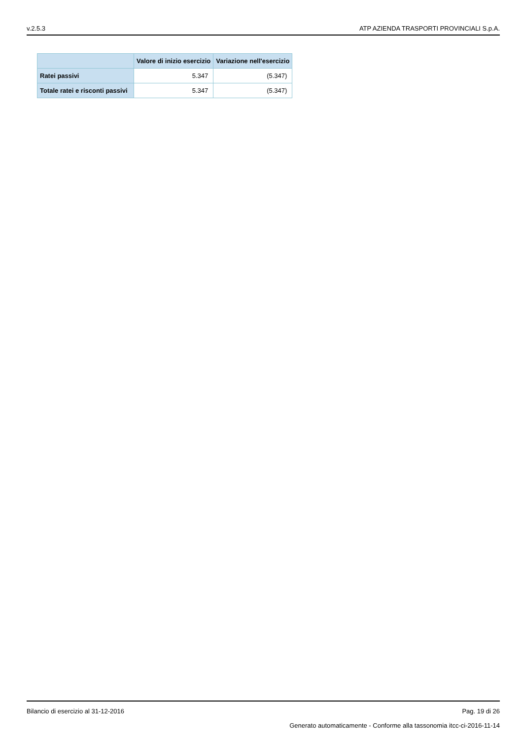v.2.5.3 ATP AZIENDA TRASPORTI PROVINCIALI S.p.A.
| | Valore di inizio esercizio | Variazione nell'esercizio |
| --- | --- | --- |
| Ratei passivi | 5.347 | (5.347) |
| Totale ratei e risconti passivi | 5.347 | (5.347) |
Bilancio di esercizio al 31-12-2016 Pag. 19 di 26
Generato automaticamente - Conforme alla tassonomia itcc-ci-2016-11-14